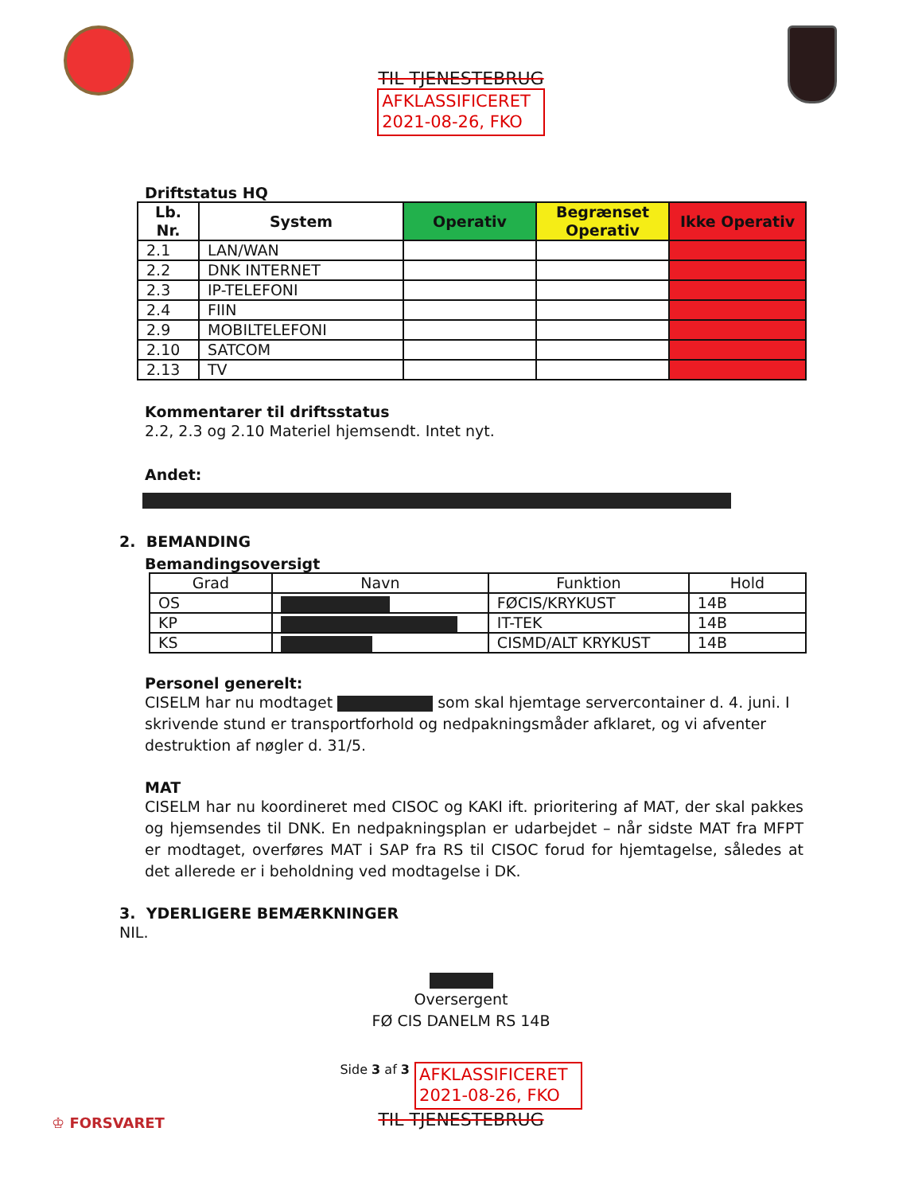TIL TJENESTEBRUG
AFKLASSIFICERET
2021-08-26, FKO
Driftstatus HQ
| Lb. Nr. | System | Operativ | Begrænset Operativ | Ikke Operativ |
| --- | --- | --- | --- | --- |
| 2.1 | LAN/WAN | | | |
| 2.2 | DNK INTERNET | | | |
| 2.3 | IP-TELEFONI | | | |
| 2.4 | FIIN | | | |
| 2.9 | MOBILTELEFONI | | | |
| 2.10 | SATCOM | | | |
| 2.13 | TV | | | |
Kommentarer til driftsstatus
2.2, 2.3 og 2.10 Materiel hjemsendt. Intet nyt.
Andet:
2. BEMANDING
Bemandingsoversigt
| Grad | Navn | Funktion | Hold |
| OS | | FØCIS/KRYKUST | 14B |
| KP | | IT-TEK | 14B |
| KS | | CISMD/ALT KRYKUST | 14B |
Personel generelt:
CISELM har nu modtaget som skal hjemtage servercontainer d. 4. juni. I skrivende stund er transportforhold og nedpakningsmåder afklaret, og vi afventer destruktion af nøgler d. 31/5.
MAT
CISELM har nu koordineret med CISOC og KAKI ift. prioritering af MAT, der skal pakkes og hjemsendes til DNK. En nedpakningsplan er udarbejdet – når sidste MAT fra MFPT er modtaget, overføres MAT i SAP fra RS til CISOC forud for hjemtagelse, således at det allerede er i beholdning ved modtagelse i DK.
3. YDERLIGERE BEMÆRKNINGER
NIL.
Oversergent
FØ CIS DANELM RS 14B
Side 3 af 3 AFKLASSIFICERET
2021-08-26, FKO
TIL TJENESTEBRUG
♔ FORSVARET